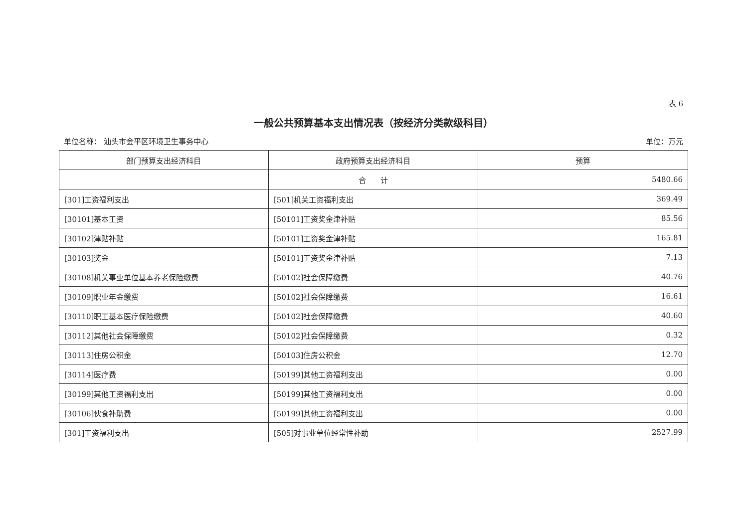表 6
一般公共预算基本支出情况表（按经济分类款级科目）
单位名称： 汕头市金平区环境卫生事务中心 单位：万元
| 部门预算支出经济科目 | 政府预算支出经济科目 | 预算 |
| --- | --- | --- |
| | 合 计 | 5480.66 |
| [301]工资福利支出 | [501]机关工资福利支出 | 369.49 |
| [30101]基本工资 | [50101]工资奖金津补贴 | 85.56 |
| [30102]津贴补贴 | [50101]工资奖金津补贴 | 165.81 |
| [30103]奖金 | [50101]工资奖金津补贴 | 7.13 |
| [30108]机关事业单位基本养老保险缴费 | [50102]社会保障缴费 | 40.76 |
| [30109]职业年金缴费 | [50102]社会保障缴费 | 16.61 |
| [30110]职工基本医疗保险缴费 | [50102]社会保障缴费 | 40.60 |
| [30112]其他社会保障缴费 | [50102]社会保障缴费 | 0.32 |
| [30113]住房公积金 | [50103]住房公积金 | 12.70 |
| [30114]医疗费 | [50199]其他工资福利支出 | 0.00 |
| [30199]其他工资福利支出 | [50199]其他工资福利支出 | 0.00 |
| [30106]伙食补助费 | [50199]其他工资福利支出 | 0.00 |
| [301]工资福利支出 | [505]对事业单位经常性补助 | 2527.99 |